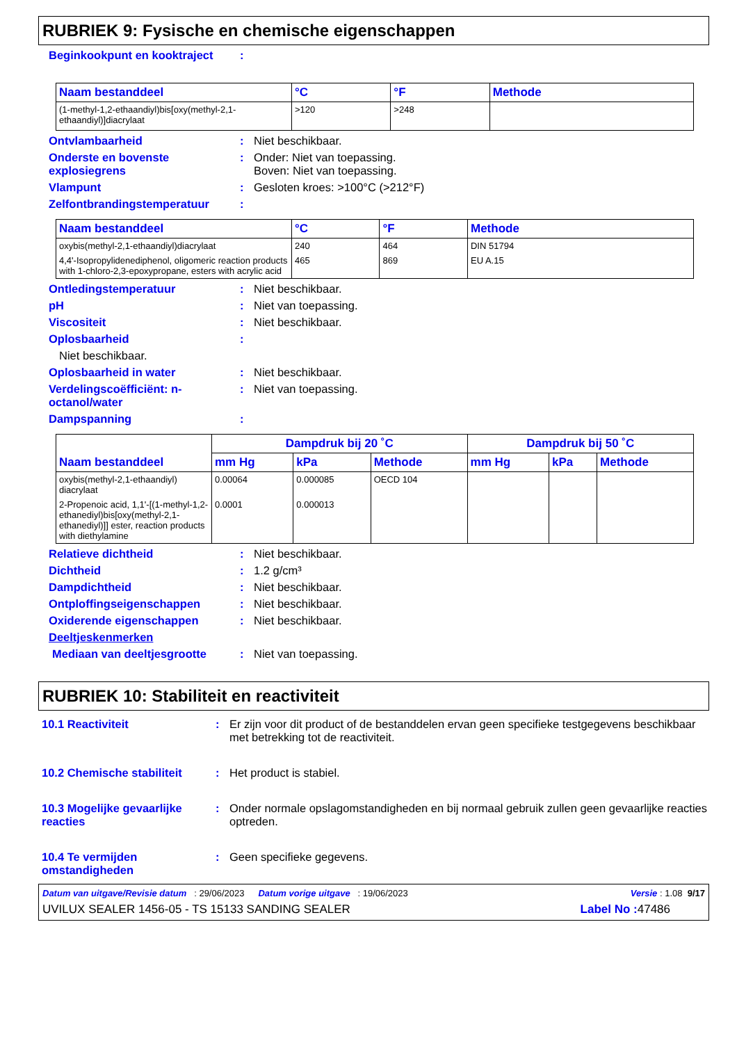RUBRIEK 9: Fysische en chemische eigenschappen
Beginkookpunt en kooktraject
:
| Naam bestanddeel | °C | °F | Methode |
| --- | --- | --- | --- |
| (1-methyl-1,2-ethaandiyl)bis[oxy(methyl-2,1-ethaandiyl)]diacrylaat | >120 | >248 | |
Ontvlambaarheid : Niet beschikbaar.
Onderste en bovenste explosiegrens
: Onder: Niet van toepassing.
Boven: Niet van toepassing.
Vlampunt : Gesloten kroes: >100°C (>212°F)
Zelfontbrandingstemperatuur :
| Naam bestanddeel | °C | °F | Methode |
| --- | --- | --- | --- |
| oxybis(methyl-2,1-ethaandiyl)diacrylaat | 240 | 464 | DIN 51794 |
| 4,4'-Isopropylidenediphenol, oligomeric reaction products with 1-chloro-2,3-epoxypropane, esters with acrylic acid | 465 | 869 | EU A.15 |
Ontledingstemperatuur : Niet beschikbaar.
pH : Niet van toepassing.
Viscositeit : Niet beschikbaar.
Oplosbaarheid :
Niet beschikbaar.
Oplosbaarheid in water : Niet beschikbaar.
Verdelingscoëfficiënt: n-octanol/water
: Niet van toepassing.
Dampspanning :
| Naam bestanddeel | Dampdruk bij 20 ˚C | | | Dampdruk bij 50 ˚C | | |
| --- | --- | --- | --- | --- | --- | --- |
| | mm Hg | kPa | Methode | mm Hg | kPa | Methode |
| oxybis(methyl-2,1-ethaandiyl) diacrylaat | 0.00064 | 0.000085 | OECD 104 | | | |
| 2-Propenoic acid, 1,1'-[(1-methyl-1,2-ethanediyl)bis[oxy(methyl-2,1-ethanediyl)]] ester, reaction products with diethylamine | 0.0001 | 0.000013 | | | | |
Relatieve dichtheid : Niet beschikbaar.
Dichtheid : 1.2 g/cm³
Dampdichtheid : Niet beschikbaar.
Ontploffingseigenschappen : Niet beschikbaar.
Oxiderende eigenschappen : Niet beschikbaar.
Deeltjeskenmerken
Mediaan van deeltjesgrootte : Niet van toepassing.
RUBRIEK 10: Stabiliteit en reactiviteit
10.1 Reactiviteit : Er zijn voor dit product of de bestanddelen ervan geen specifieke testgegevens beschikbaar met betrekking tot de reactiviteit.
10.2 Chemische stabiliteit
: Het product is stabiel.
10.3 Mogelijke gevaarlijke reacties
: Onder normale opslagomstandigheden en bij normaal gebruik zullen geen gevaarlijke reacties optreden.
10.4 Te vermijden omstandigheden
: Geen specifieke gegevens.
Datum van uitgave/Revisie datum : 29/06/2023 Datum vorige uitgave : 19/06/2023 Versie : 1.08 9/17
UVILUX SEALER 1456-05 - TS 15133 SANDING SEALER Label No : 47486